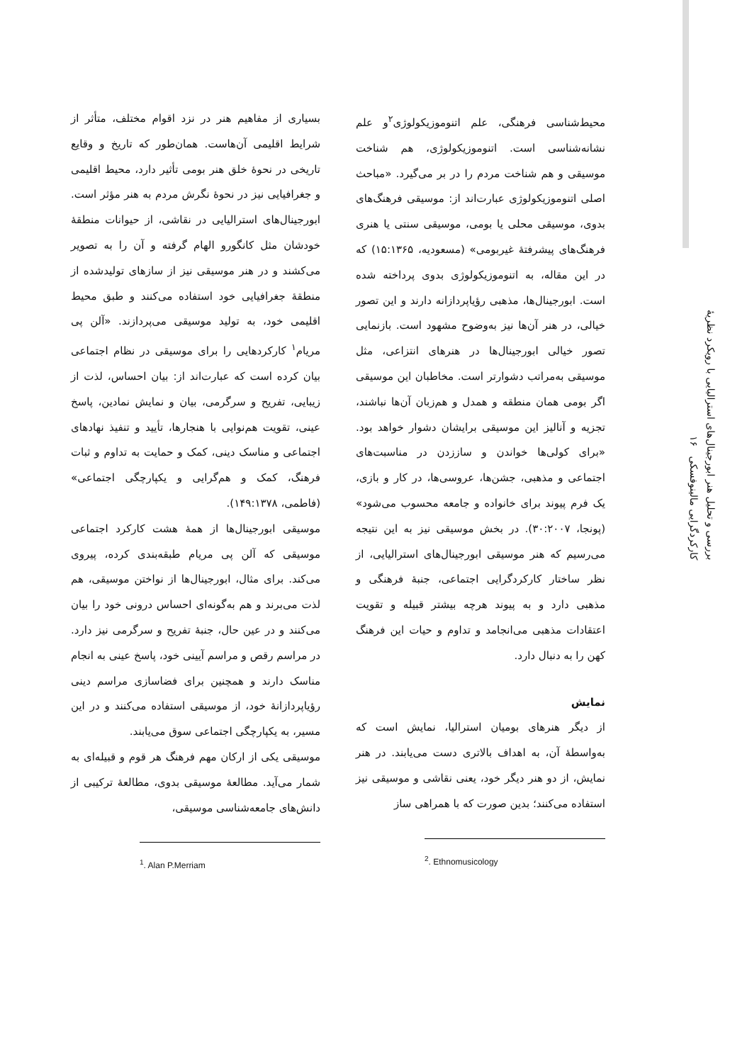بررسی و تحلیل هنر ابورجینال‌های استرالیایی با رویکرد نظریهٔ کارکردگرایی مالینوفسکی ۱۶
بسیاری از مفاهیم هنر در نزد اقوام مختلف، متأثر از شرایط اقلیمی آن‌هاست. همان‌طور که تاریخ و وقایع تاریخی در نحوهٔ خلق هنر بومی تأثیر دارد، محیط اقلیمی و جغرافیایی نیز در نحوهٔ نگرش مردم به هنر مؤثر است. ابورجینال‌های استرالیایی در نقاشی، از حیوانات منطقهٔ خودشان مثل کانگورو الهام گرفته و آن را به تصویر می‌کشند و در هنر موسیقی نیز از سازهای تولیدشده از منطقهٔ جغرافیایی خود استفاده می‌کنند و طبق محیط اقلیمی خود، به تولید موسیقی می‌پردازند. «آلن پی مریام<sup>۱</sup> کارکردهایی را برای موسیقی در نظام اجتماعی بیان کرده است که عبارت‌اند از: بیان احساس، لذت از زیبایی، تفریح و سرگرمی، بیان و نمایش نمادین، پاسخ عینی، تقویت هم‌نوایی با هنجارها، تأیید و تنفیذ نهادهای اجتماعی و مناسک دینی، کمک و حمایت به تداوم و ثبات فرهنگ، کمک و هم‌گرایی و یکپارچگی اجتماعی» (فاطمی، ۱۴۹:۱۳۷۸).
موسیقی ابورجینال‌ها از همهٔ هشت کارکرد اجتماعی موسیقی که آلن پی مریام طبقه‌بندی کرده، پیروی می‌کند. برای مثال، ابورجینال‌ها از نواختن موسیقی، هم لذت می‌برند و هم به‌گونه‌ای احساس درونی خود را بیان می‌کنند و در عین حال، جنبهٔ تفریح و سرگرمی نیز دارد. در مراسم رقص و مراسم آیینی خود، پاسخ عینی به انجام مناسک دارند و همچنین برای فضاسازی مراسم دینی رؤیاپردازانهٔ خود، از موسیقی استفاده می‌کنند و در این مسیر، به یکپارچگی اجتماعی سوق می‌یابند.
موسیقی یکی از ارکان مهم فرهنگ هر قوم و قبیله‌ای به شمار می‌آید. مطالعهٔ موسیقی بدوی، مطالعهٔ ترکیبی از دانش‌های جامعه‌شناسی موسیقی،
<sup>1</sup>. Alan P.Merriam
محیط‌شناسی فرهنگی، علم اتنوموزیکولوژی<sup>۲</sup>و علم نشانه‌شناسی است. اتنوموزیکولوژی، هم شناخت موسیقی و هم شناخت مردم را در بر می‌گیرد. «مباحث اصلی اتنوموزیکولوژی عبارت‌اند از: موسیقی فرهنگ‌های بدوی، موسیقی محلی یا بومی، موسیقی سنتی یا هنری فرهنگ‌های پیشرفتهٔ غیربومی» (مسعودیه، ۱۵:۱۳۶۵) که در این مقاله، به اتنوموزیکولوژی بدوی پرداخته شده است. ابورجینال‌ها، مذهبی رؤیاپردازانه دارند و این تصور خیالی، در هنر آن‌ها نیز به‌وضوح مشهود است. بازنمایی تصور خیالی ابورجینال‌ها در هنرهای انتزاعی، مثل موسیقی به‌مراتب دشوارتر است. مخاطبان این موسیقی اگر بومی همان منطقه و همدل و هم‌زبان آن‌ها نباشند، تجزیه و آنالیز این موسیقی برایشان دشوار خواهد بود. «برای کولی‌ها خواندن و ساززدن در مناسبت‌های اجتماعی و مذهبی، جشن‌ها، عروسی‌ها، در کار و بازی، یک فرم پیوند برای خانواده و جامعه محسوب می‌شود» (پونجا، ۳۰:۲۰۰۷). در بخش موسیقی نیز به این نتیجه می‌رسیم که هنر موسیقی ابورجینال‌های استرالیایی، از نظر ساختار کارکردگرایی اجتماعی، جنبهٔ فرهنگی و مذهبی دارد و به پیوند هرچه بیشتر قبیله و تقویت اعتقادات مذهبی می‌انجامد و تداوم و حیات این فرهنگ کهن را به دنبال دارد.
نمایش
از دیگر هنرهای بومیان استرالیا، نمایش است که به‌واسطهٔ آن، به اهداف بالاتری دست می‌یابند. در هنر نمایش، از دو هنر دیگر خود، یعنی نقاشی و موسیقی نیز استفاده می‌کنند؛ بدین صورت که با همراهی ساز
<sup>2</sup>. Ethnomusicology